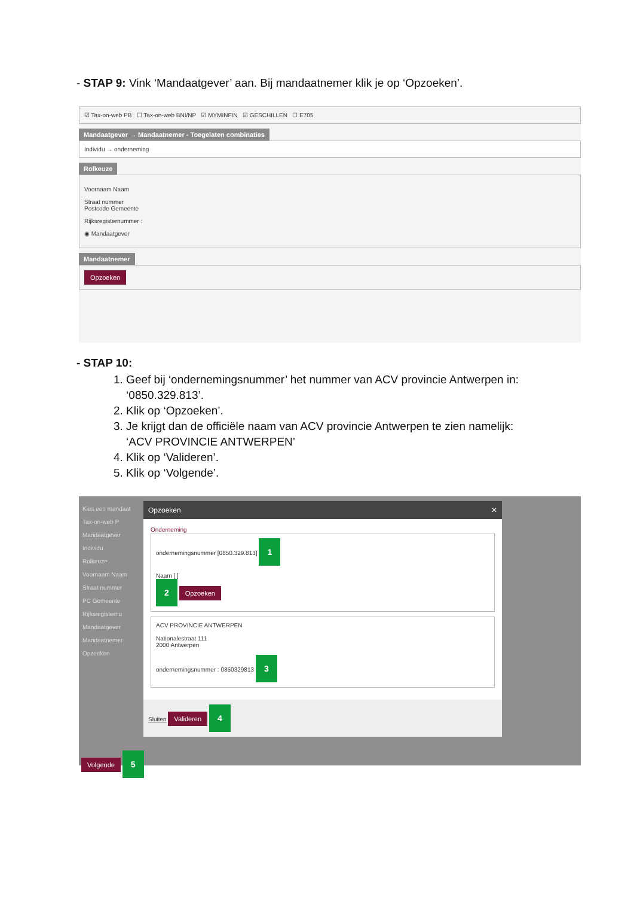- STAP 9: Vink ‘Mandaatgever’ aan. Bij mandaatnemer klik je op ‘Opzoeken’.
☑ Tax-on-web PB ☐ Tax-on-web BNI/NP ☑ MYMINFIN ☑ GESCHILLEN ☐ E705
Mandaatgever → Mandaatnemer - Toegelaten combinaties
Individu → onderneming
Rolkeuze
Voornaam Naam
Straat nummer
Postcode Gemeente
Rijksregisternummer :
◉ Mandaatgever
Mandaatnemer
Opzoeken
- STAP 10:
1. Geef bij ‘ondernemingsnummer’ het nummer van ACV provincie Antwerpen in:
‘0850.329.813’.
2. Klik op ‘Opzoeken’.
3. Je krijgt dan de officiële naam van ACV provincie Antwerpen te zien namelijk:
‘ACV PROVINCIE ANTWERPEN’
4. Klik op ‘Valideren’.
5. Klik op ‘Volgende’.
Kies een mandaat
Tax-on-web P
Mandaatgever
Individu
Rolkeuze
Voornaam Naam
Straat nummer
PC Gemeente
Rijksregisternu
Mandaatgever
Mandaatnemer
Opzoeken
Opzoeken ✕
Onderneming
ondernemingsnummer [0850.329.813] 1
Naam [ ]
2 Opzoeken
ACV PROVINCIE ANTWERPEN
Nationalestraat 111
2000 Antwerpen
ondernemingsnummer : 0850329813 3
Sluiten Valideren 4
Volgende 5